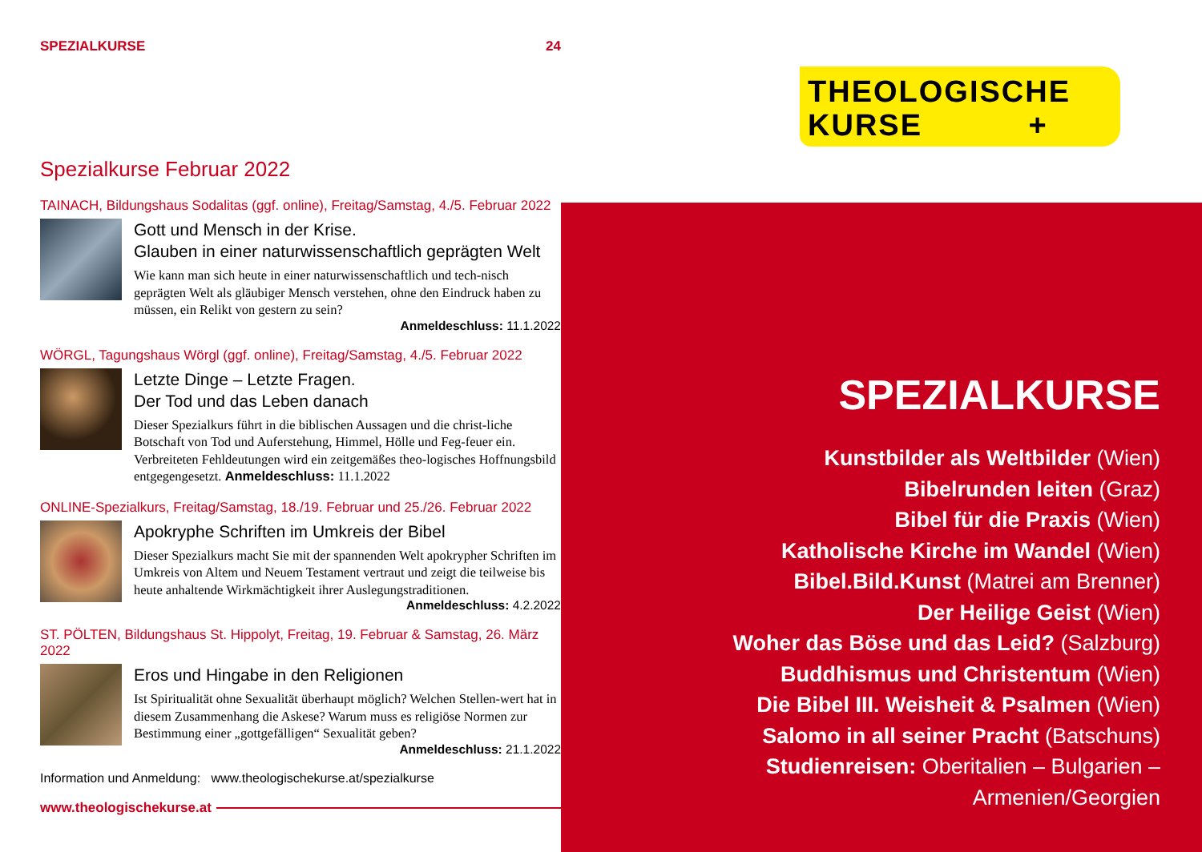SPEZIALKURSE 24
Spezialkurse Februar 2022
TAINACH, Bildungshaus Sodalitas (ggf. online), Freitag/Samstag, 4./5. Februar 2022
Gott und Mensch in der Krise.
Glauben in einer naturwissenschaftlich geprägten Welt
Wie kann man sich heute in einer naturwissenschaftlich und tech-nisch geprägten Welt als gläubiger Mensch verstehen, ohne den Eindruck haben zu müssen, ein Relikt von gestern zu sein?
Anmeldeschluss: 11.1.2022
WÖRGL, Tagungshaus Wörgl (ggf. online), Freitag/Samstag, 4./5. Februar 2022
Letzte Dinge – Letzte Fragen.
Der Tod und das Leben danach
Dieser Spezialkurs führt in die biblischen Aussagen und die christ-liche Botschaft von Tod und Auferstehung, Himmel, Hölle und Feg-feuer ein. Verbreiteten Fehldeutungen wird ein zeitgemäßes theo-logisches Hoffnungsbild entgegengesetzt. Anmeldeschluss: 11.1.2022
ONLINE-Spezialkurs, Freitag/Samstag, 18./19. Februar und 25./26. Februar 2022
Apokryphe Schriften im Umkreis der Bibel
Dieser Spezialkurs macht Sie mit der spannenden Welt apokrypher Schriften im Umkreis von Altem und Neuem Testament vertraut und zeigt die teilweise bis heute anhaltende Wirkmächtigkeit ihrer Auslegungstraditionen.
Anmeldeschluss: 4.2.2022
ST. PÖLTEN, Bildungshaus St. Hippolyt, Freitag, 19. Februar & Samstag, 26. März 2022
Eros und Hingabe in den Religionen
Ist Spiritualität ohne Sexualität überhaupt möglich? Welchen Stellen-wert hat in diesem Zusammenhang die Askese? Warum muss es religiöse Normen zur Bestimmung einer „gottgefälligen“ Sexualität geben?
Anmeldeschluss: 21.1.2022
Information und Anmeldung: www.theologischekurse.at/spezialkurse
www.theologischekurse.at
THEOLOGISCHE
KURSE +
SPEZIALKURSE
Kunstbilder als Weltbilder (Wien)
Bibelrunden leiten (Graz)
Bibel für die Praxis (Wien)
Katholische Kirche im Wandel (Wien)
Bibel.Bild.Kunst (Matrei am Brenner)
Der Heilige Geist (Wien)
Woher das Böse und das Leid? (Salzburg)
Buddhismus und Christentum (Wien)
Die Bibel III. Weisheit & Psalmen (Wien)
Salomo in all seiner Pracht (Batschuns)
Studienreisen: Oberitalien – Bulgarien – Armenien/Georgien